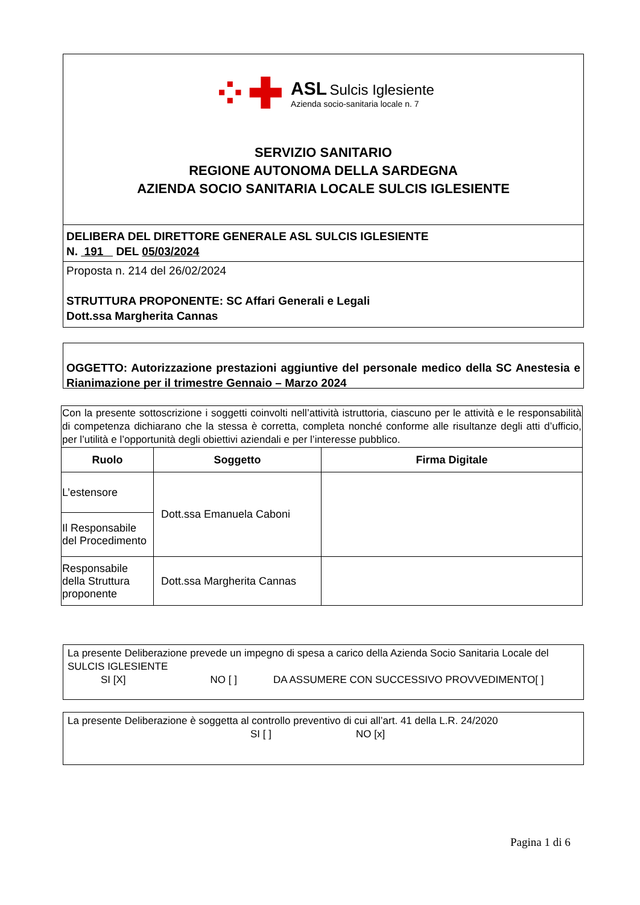⁘✚
ASL Sulcis Iglesiente
Azienda socio-sanitaria locale n. 7
SERVIZIO SANITARIO
REGIONE AUTONOMA DELLA SARDEGNA
AZIENDA SOCIO SANITARIA LOCALE SULCIS IGLESIENTE
DELIBERA DEL DIRETTORE GENERALE ASL SULCIS IGLESIENTE
N. 191 DEL 05/03/2024
Proposta n. 214 del 26/02/2024
STRUTTURA PROPONENTE: SC Affari Generali e Legali
Dott.ssa Margherita Cannas
OGGETTO: Autorizzazione prestazioni aggiuntive del personale medico della SC Anestesia e Rianimazione per il trimestre Gennaio – Marzo 2024
| Con la presente sottoscrizione i soggetti coinvolti nell’attività istruttoria, ciascuno per le attività e le responsabilità di competenza dichiarano che la stessa è corretta, completa nonché conforme alle risultanze degli atti d’ufficio, per l’utilità e l’opportunità degli obiettivi aziendali e per l’interesse pubblico. | | |
| Ruolo | Soggetto | Firma Digitale |
| L’estensore | Dott.ssa Emanuela Caboni | |
| Il Responsabile del Procedimento | | |
| Responsabile della Struttura proponente | Dott.ssa Margherita Cannas | |
La presente Deliberazione prevede un impegno di spesa a carico della Azienda Socio Sanitaria Locale del SULCIS IGLESIENTE
SI [X] NO [ ] DA ASSUMERE CON SUCCESSIVO PROVVEDIMENTO[ ]
La presente Deliberazione è soggetta al controllo preventivo di cui all’art. 41 della L.R. 24/2020
SI [ ] NO [x]
Pagina 1 di 6